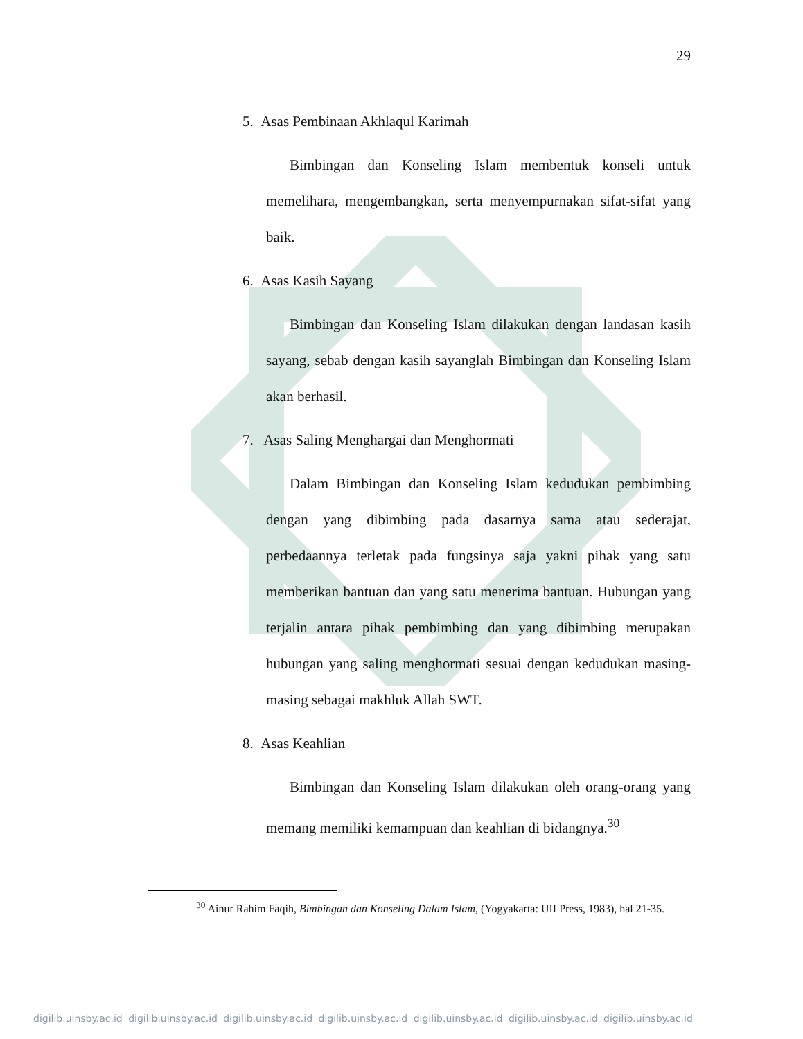29
5. Asas Pembinaan Akhlaqul Karimah
Bimbingan dan Konseling Islam membentuk konseli untuk memelihara, mengembangkan, serta menyempurnakan sifat-sifat yang baik.
6. Asas Kasih Sayang
Bimbingan dan Konseling Islam dilakukan dengan landasan kasih sayang, sebab dengan kasih sayanglah Bimbingan dan Konseling Islam akan berhasil.
7. Asas Saling Menghargai dan Menghormati
Dalam Bimbingan dan Konseling Islam kedudukan pembimbing dengan yang dibimbing pada dasarnya sama atau sederajat, perbedaannya terletak pada fungsinya saja yakni pihak yang satu memberikan bantuan dan yang satu menerima bantuan. Hubungan yang terjalin antara pihak pembimbing dan yang dibimbing merupakan hubungan yang saling menghormati sesuai dengan kedudukan masing-masing sebagai makhluk Allah SWT.
8. Asas Keahlian
Bimbingan dan Konseling Islam dilakukan oleh orang-orang yang memang memiliki kemampuan dan keahlian di bidangnya.<sup>30</sup>
<sup>30</sup> Ainur Rahim Faqih, Bimbingan dan Konseling Dalam Islam, (Yogyakarta: UII Press, 1983), hal 21-35.
digilib.uinsby.ac.id digilib.uinsby.ac.id digilib.uinsby.ac.id digilib.uinsby.ac.id digilib.uinsby.ac.id digilib.uinsby.ac.id digilib.uinsby.ac.id